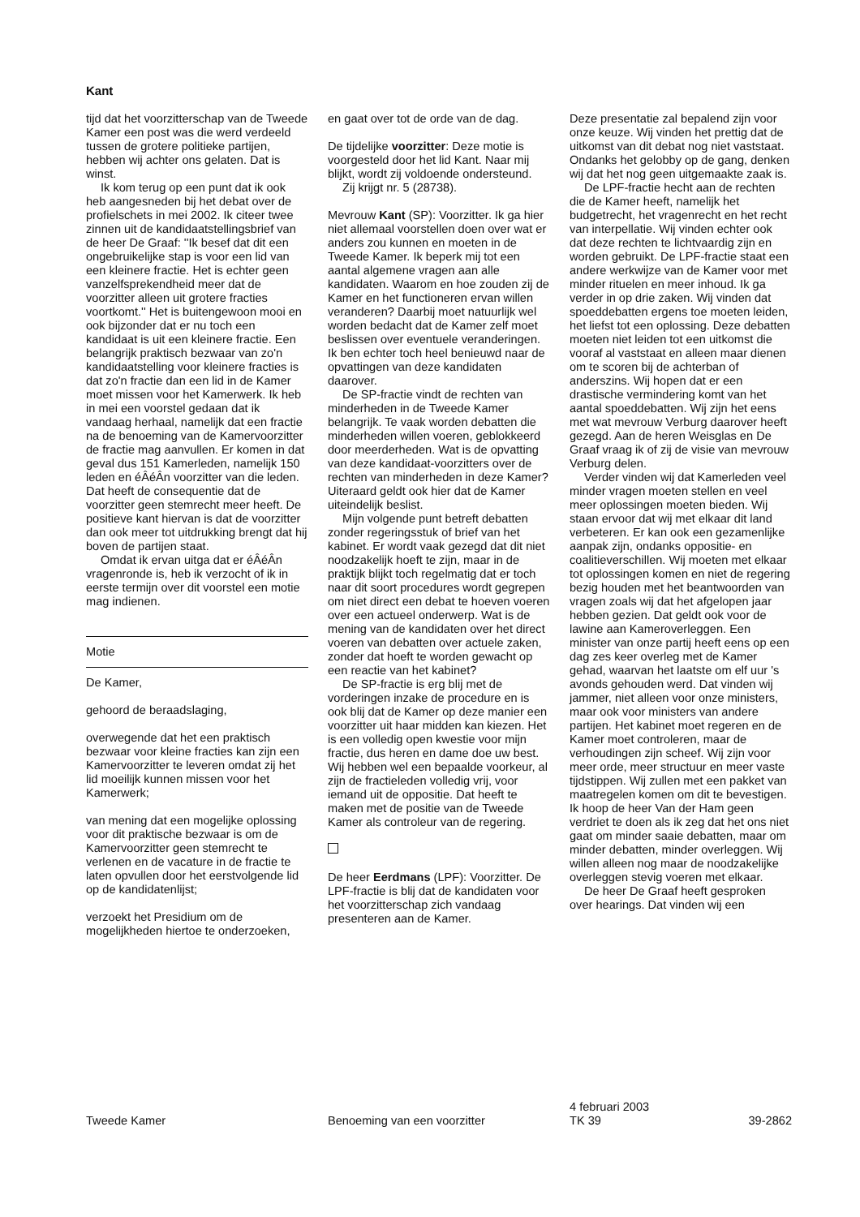Kant
tijd dat het voorzitterschap van de Tweede Kamer een post was die werd verdeeld tussen de grotere politieke partijen, hebben wij achter ons gelaten. Dat is winst.
Ik kom terug op een punt dat ik ook heb aangesneden bij het debat over de profielschets in mei 2002. Ik citeer twee zinnen uit de kandidaatstellingsbrief van de heer De Graaf: ''Ik besef dat dit een ongebruikelijke stap is voor een lid van een kleinere fractie. Het is echter geen vanzelfsprekendheid meer dat de voorzitter alleen uit grotere fracties voortkomt.'' Het is buitengewoon mooi en ook bijzonder dat er nu toch een kandidaat is uit een kleinere fractie. Een belangrijk praktisch bezwaar van zo'n kandidaatstelling voor kleinere fracties is dat zo'n fractie dan een lid in de Kamer moet missen voor het Kamerwerk. Ik heb in mei een voorstel gedaan dat ik vandaag herhaal, namelijk dat een fractie na de benoeming van de Kamervoorzitter de fractie mag aanvullen. Er komen in dat geval dus 151 Kamerleden, namelijk 150 leden en éÂéÂn voorzitter van die leden. Dat heeft de consequentie dat de voorzitter geen stemrecht meer heeft. De positieve kant hiervan is dat de voorzitter dan ook meer tot uitdrukking brengt dat hij boven de partijen staat.
Omdat ik ervan uitga dat er éÂéÂn vragenronde is, heb ik verzocht of ik in eerste termijn over dit voorstel een motie mag indienen.
Motie
De Kamer,
gehoord de beraadslaging,
overwegende dat het een praktisch bezwaar voor kleine fracties kan zijn een Kamervoorzitter te leveren omdat zij het lid moeilijk kunnen missen voor het Kamerwerk;
van mening dat een mogelijke oplossing voor dit praktische bezwaar is om de Kamervoorzitter geen stemrecht te verlenen en de vacature in de fractie te laten opvullen door het eerstvolgende lid op de kandidatenlijst;
verzoekt het Presidium om de mogelijkheden hiertoe te onderzoeken,
en gaat over tot de orde van de dag.
De tijdelijke voorzitter: Deze motie is voorgesteld door het lid Kant. Naar mij blijkt, wordt zij voldoende ondersteund.
Zij krijgt nr. 5 (28738).
Mevrouw Kant (SP): Voorzitter. Ik ga hier niet allemaal voorstellen doen over wat er anders zou kunnen en moeten in de Tweede Kamer. Ik beperk mij tot een aantal algemene vragen aan alle kandidaten. Waarom en hoe zouden zij de Kamer en het functioneren ervan willen veranderen? Daarbij moet natuurlijk wel worden bedacht dat de Kamer zelf moet beslissen over eventuele veranderingen. Ik ben echter toch heel benieuwd naar de opvattingen van deze kandidaten daarover.
De SP-fractie vindt de rechten van minderheden in de Tweede Kamer belangrijk. Te vaak worden debatten die minderheden willen voeren, geblokkeerd door meerderheden. Wat is de opvatting van deze kandidaat-voorzitters over de rechten van minderheden in deze Kamer? Uiteraard geldt ook hier dat de Kamer uiteindelijk beslist.
Mijn volgende punt betreft debatten zonder regeringsstuk of brief van het kabinet. Er wordt vaak gezegd dat dit niet noodzakelijk hoeft te zijn, maar in de praktijk blijkt toch regelmatig dat er toch naar dit soort procedures wordt gegrepen om niet direct een debat te hoeven voeren over een actueel onderwerp. Wat is de mening van de kandidaten over het direct voeren van debatten over actuele zaken, zonder dat hoeft te worden gewacht op een reactie van het kabinet?
De SP-fractie is erg blij met de vorderingen inzake de procedure en is ook blij dat de Kamer op deze manier een voorzitter uit haar midden kan kiezen. Het is een volledig open kwestie voor mijn fractie, dus heren en dame doe uw best. Wij hebben wel een bepaalde voorkeur, al zijn de fractieleden volledig vrij, voor iemand uit de oppositie. Dat heeft te maken met de positie van de Tweede Kamer als controleur van de regering.
De heer Eerdmans (LPF): Voorzitter. De LPF-fractie is blij dat de kandidaten voor het voorzitterschap zich vandaag presenteren aan de Kamer.
Deze presentatie zal bepalend zijn voor onze keuze. Wij vinden het prettig dat de uitkomst van dit debat nog niet vaststaat. Ondanks het gelobby op de gang, denken wij dat het nog geen uitgemaakte zaak is.
De LPF-fractie hecht aan de rechten die de Kamer heeft, namelijk het budgetrecht, het vragenrecht en het recht van interpellatie. Wij vinden echter ook dat deze rechten te lichtvaardig zijn en worden gebruikt. De LPF-fractie staat een andere werkwijze van de Kamer voor met minder rituelen en meer inhoud. Ik ga verder in op drie zaken. Wij vinden dat spoeddebatten ergens toe moeten leiden, het liefst tot een oplossing. Deze debatten moeten niet leiden tot een uitkomst die vooraf al vaststaat en alleen maar dienen om te scoren bij de achterban of anderszins. Wij hopen dat er een drastische vermindering komt van het aantal spoeddebatten. Wij zijn het eens met wat mevrouw Verburg daarover heeft gezegd. Aan de heren Weisglas en De Graaf vraag ik of zij de visie van mevrouw Verburg delen.
Verder vinden wij dat Kamerleden veel minder vragen moeten stellen en veel meer oplossingen moeten bieden. Wij staan ervoor dat wij met elkaar dit land verbeteren. Er kan ook een gezamenlijke aanpak zijn, ondanks oppositie- en coalitieverschillen. Wij moeten met elkaar tot oplossingen komen en niet de regering bezig houden met het beantwoorden van vragen zoals wij dat het afgelopen jaar hebben gezien. Dat geldt ook voor de lawine aan Kameroverleggen. Een minister van onze partij heeft eens op een dag zes keer overleg met de Kamer gehad, waarvan het laatste om elf uur 's avonds gehouden werd. Dat vinden wij jammer, niet alleen voor onze ministers, maar ook voor ministers van andere partijen. Het kabinet moet regeren en de Kamer moet controleren, maar de verhoudingen zijn scheef. Wij zijn voor meer orde, meer structuur en meer vaste tijdstippen. Wij zullen met een pakket van maatregelen komen om dit te bevestigen. Ik hoop de heer Van der Ham geen verdriet te doen als ik zeg dat het ons niet gaat om minder saaie debatten, maar om minder debatten, minder overleggen. Wij willen alleen nog maar de noodzakelijke overleggen stevig voeren met elkaar.
De heer De Graaf heeft gesproken over hearings. Dat vinden wij een
Tweede Kamer Benoeming van een voorzitter
4 februari 2003
TK 39
39-2862